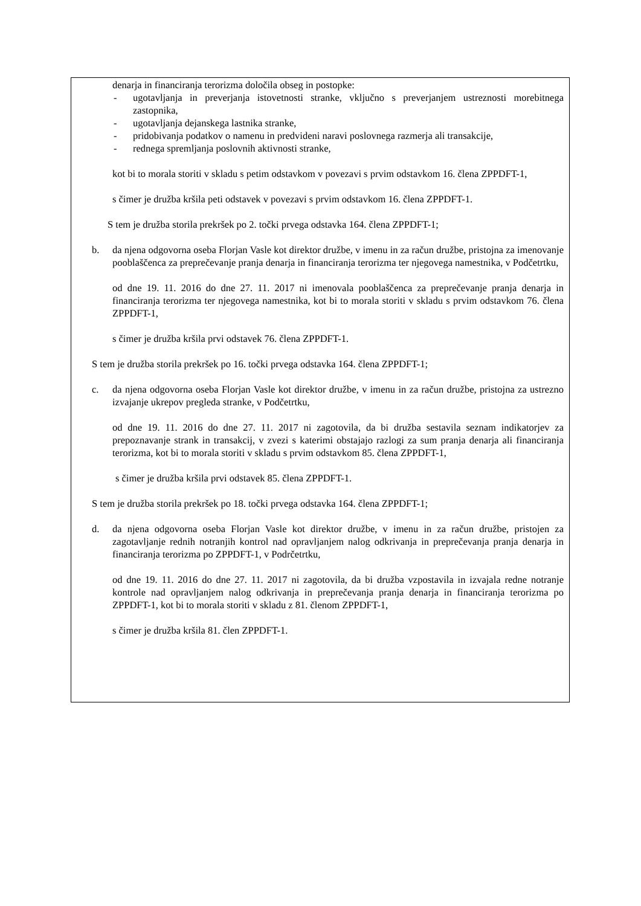denarja in financiranja terorizma določila obseg in postopke:
- ugotavljanja in preverjanja istovetnosti stranke, vključno s preverjanjem ustreznosti morebitnega zastopnika,
- ugotavljanja dejanskega lastnika stranke,
- pridobivanja podatkov o namenu in predvideni naravi poslovnega razmerja ali transakcije,
- rednega spremljanja poslovnih aktivnosti stranke,
kot bi to morala storiti v skladu s petim odstavkom v povezavi s prvim odstavkom 16. člena ZPPDFT-1,
s čimer je družba kršila peti odstavek v povezavi s prvim odstavkom 16. člena ZPPDFT-1.
S tem je družba storila prekršek po 2. točki prvega odstavka 164. člena ZPPDFT-1;
b. da njena odgovorna oseba Florjan Vasle kot direktor družbe, v imenu in za račun družbe, pristojna za imenovanje pooblaščenca za preprečevanje pranja denarja in financiranja terorizma ter njegovega namestnika, v Podčetrtku,
od dne 19. 11. 2016 do dne 27. 11. 2017 ni imenovala pooblaščenca za preprečevanje pranja denarja in financiranja terorizma ter njegovega namestnika, kot bi to morala storiti v skladu s prvim odstavkom 76. člena ZPPDFT-1,
s čimer je družba kršila prvi odstavek 76. člena ZPPDFT-1.
S tem je družba storila prekršek po 16. točki prvega odstavka 164. člena ZPPDFT-1;
c. da njena odgovorna oseba Florjan Vasle kot direktor družbe, v imenu in za račun družbe, pristojna za ustrezno izvajanje ukrepov pregleda stranke, v Podčetrtku,
od dne 19. 11. 2016 do dne 27. 11. 2017 ni zagotovila, da bi družba sestavila seznam indikatorjev za prepoznavanje strank in transakcij, v zvezi s katerimi obstajajo razlogi za sum pranja denarja ali financiranja terorizma, kot bi to morala storiti v skladu s prvim odstavkom 85. člena ZPPDFT-1,
s čimer je družba kršila prvi odstavek 85. člena ZPPDFT-1.
S tem je družba storila prekršek po 18. točki prvega odstavka 164. člena ZPPDFT-1;
d. da njena odgovorna oseba Florjan Vasle kot direktor družbe, v imenu in za račun družbe, pristojen za zagotavljanje rednih notranjih kontrol nad opravljanjem nalog odkrivanja in preprečevanja pranja denarja in financiranja terorizma po ZPPDFT-1, v Podrčetrtku,
od dne 19. 11. 2016 do dne 27. 11. 2017 ni zagotovila, da bi družba vzpostavila in izvajala redne notranje kontrole nad opravljanjem nalog odkrivanja in preprečevanja pranja denarja in financiranja terorizma po ZPPDFT-1, kot bi to morala storiti v skladu z 81. členom ZPPDFT-1,
s čimer je družba kršila 81. člen ZPPDFT-1.